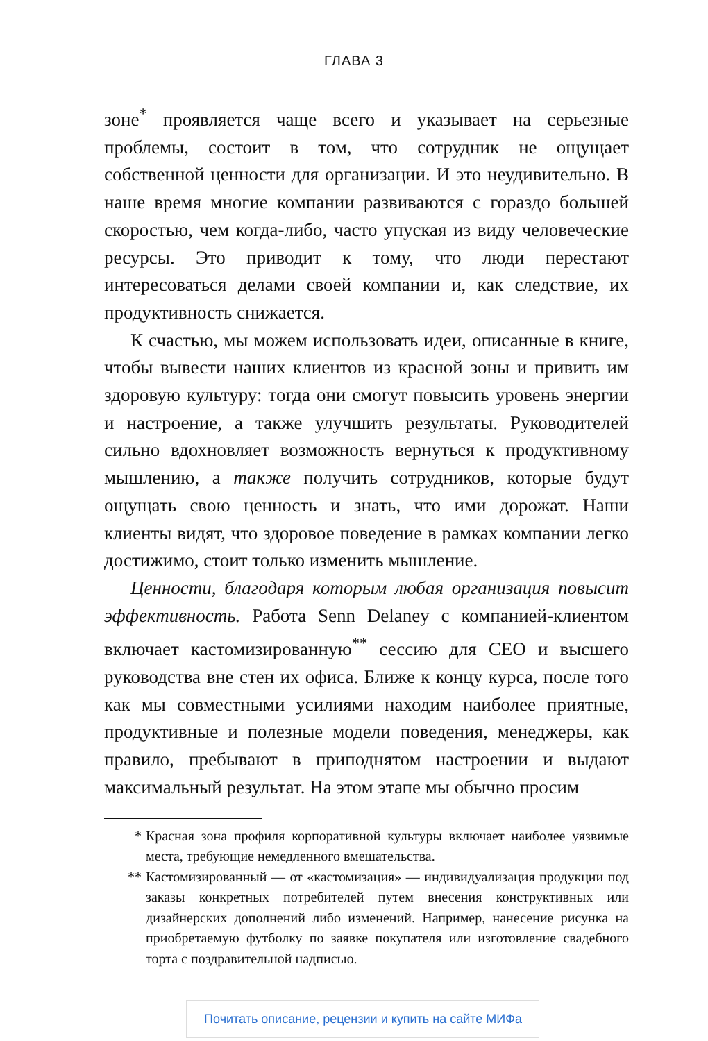ГЛАВА 3
зоне<sup>*</sup> проявляется чаще всего и указывает на серьезные проблемы, состоит в том, что сотрудник не ощущает собственной ценности для организации. И это неудивительно. В наше время многие компании развиваются с гораздо большей скоростью, чем когда-либо, часто упуская из виду человеческие ресурсы. Это приводит к тому, что люди перестают интересоваться делами своей компании и, как следствие, их продуктивность снижается.
К счастью, мы можем использовать идеи, описанные в книге, чтобы вывести наших клиентов из красной зоны и привить им здоровую культуру: тогда они смогут повысить уровень энергии и настроение, а также улучшить результаты. Руководителей сильно вдохновляет возможность вернуться к продуктивному мышлению, а также получить сотрудников, которые будут ощущать свою ценность и знать, что ими дорожат. Наши клиенты видят, что здоровое поведение в рамках компании легко достижимо, стоит только изменить мышление.
Ценности, благодаря которым любая организация повысит эффективность. Работа Senn Delaney с компанией-клиентом включает кастомизированную<sup>**</sup> сессию для CEO и высшего руководства вне стен их офиса. Ближе к концу курса, после того как мы совместными усилиями находим наиболее приятные, продуктивные и полезные модели поведения, менеджеры, как правило, пребывают в приподнятом настроении и выдают максимальный результат. На этом этапе мы обычно просим
* Красная зона профиля корпоративной культуры включает наиболее уязвимые места, требующие немедленного вмешательства.
** Кастомизированный — от «кастомизация» — индивидуализация продукции под заказы конкретных потребителей путем внесения конструктивных или дизайнерских дополнений либо изменений. Например, нанесение рисунка на приобретаемую футболку по заявке покупателя или изготовление свадебного торта с поздравительной надписью.
Почитать описание, рецензии и купить на сайте МИФа